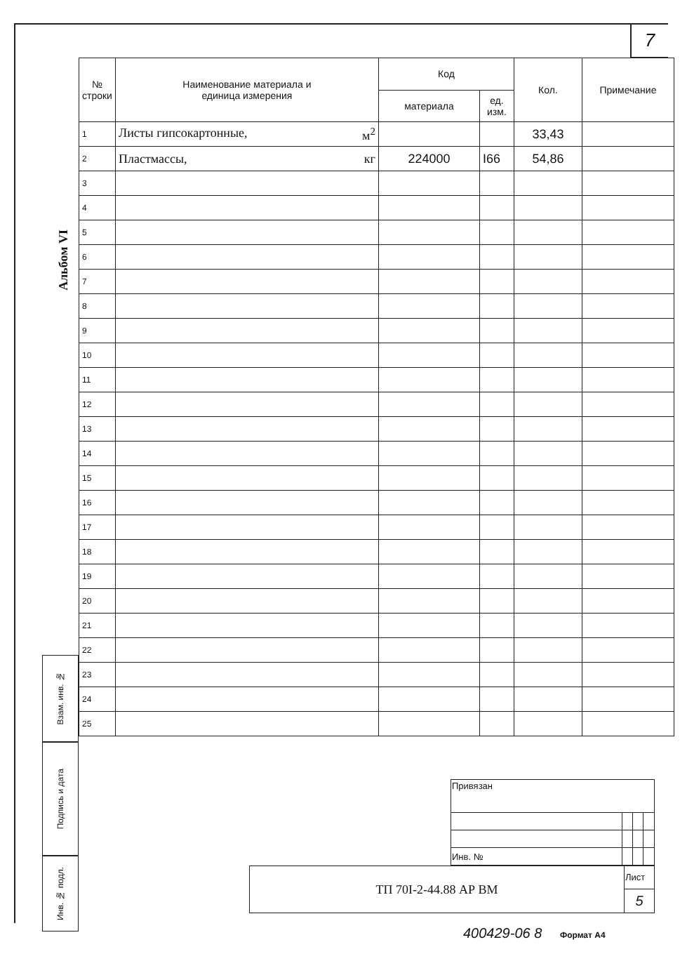7
Альбом VI
| № строки | Наименование материала и единица измерения | Код | | Кол. | Примечание |
| --- | --- | --- | --- | --- | --- |
| | | материала | ед. изм. | | |
| 1 | Листы гипсокартонные, м<sup>2</sup> | | | 33,43 | |
| 2 | Пластмассы, кг | 224000 | I66 | 54,86 | |
| 3 | | | | | |
| 4 | | | | | |
| 5 | | | | | |
| 6 | | | | | |
| 7 | | | | | |
| 8 | | | | | |
| 9 | | | | | |
| 10 | | | | | |
| 11 | | | | | |
| 12 | | | | | |
| 13 | | | | | |
| 14 | | | | | |
| 15 | | | | | |
| 16 | | | | | |
| 17 | | | | | |
| 18 | | | | | |
| 19 | | | | | |
| 20 | | | | | |
| 21 | | | | | |
| 22 | | | | | |
| 23 | | | | | |
| 24 | | | | | |
| 25 | | | | | |
Взам. инв. №
Подпись и дата
Инв. № подл.
| | Привязан | | | |
| | Инв. № | | | |
| ТП 70I-2-44.88 АР ВМ | Лист |
| | 5 |
400429-06 8 Формат А4